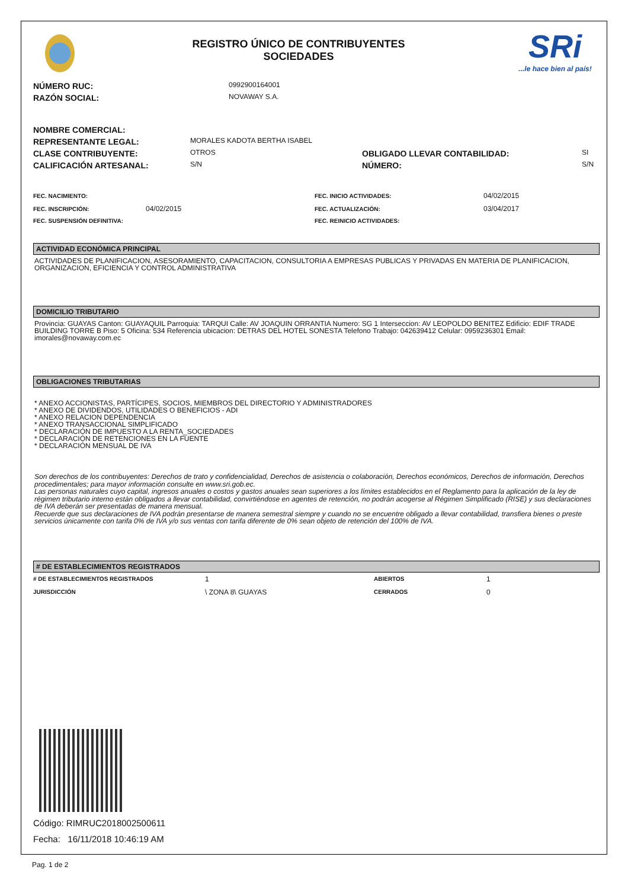REGISTRO ÚNICO DE CONTRIBUYENTES
SOCIEDADES
SRi
...le hace bien al país!
| NÚMERO RUC: | 0992900164001 |
| RAZÓN SOCIAL: | NOVAWAY S.A. |
| NOMBRE COMERCIAL: | | | |
| REPRESENTANTE LEGAL: | MORALES KADOTA BERTHA ISABEL | | |
| CLASE CONTRIBUYENTE: | OTROS | OBLIGADO LLEVAR CONTABILIDAD: | SI |
| CALIFICACIÓN ARTESANAL: | S/N | NÚMERO: | S/N |
| FEC. NACIMIENTO: | | FEC. INICIO ACTIVIDADES: | 04/02/2015 |
| FEC. INSCRIPCIÓN: | 04/02/2015 | FEC. ACTUALIZACIÓN: | 03/04/2017 |
| FEC. SUSPENSIÓN DEFINITIVA: | | FEC. REINICIO ACTIVIDADES: | |
ACTIVIDAD ECONÓMICA PRINCIPAL
ACTIVIDADES DE PLANIFICACION, ASESORAMIENTO, CAPACITACION, CONSULTORIA A EMPRESAS PUBLICAS Y PRIVADAS EN MATERIA DE PLANIFICACION, ORGANIZACION, EFICIENCIA Y CONTROL ADMINISTRATIVA
DOMICILIO TRIBUTARIO
Provincia: GUAYAS Canton: GUAYAQUIL Parroquia: TARQUI Calle: AV JOAQUIN ORRANTIA Numero: SG 1 Interseccion: AV LEOPOLDO BENITEZ Edificio: EDIF TRADE BUILDING TORRE B Piso: 5 Oficina: 534 Referencia ubicacion: DETRAS DEL HOTEL SONESTA Telefono Trabajo: 042639412 Celular: 0959236301 Email: imorales@novaway.com.ec
OBLIGACIONES TRIBUTARIAS
* ANEXO ACCIONISTAS, PARTÍCIPES, SOCIOS, MIEMBROS DEL DIRECTORIO Y ADMINISTRADORES
* ANEXO DE DIVIDENDOS, UTILIDADES O BENEFICIOS - ADI
* ANEXO RELACION DEPENDENCIA
* ANEXO TRANSACCIONAL SIMPLIFICADO
* DECLARACIÓN DE IMPUESTO A LA RENTA_SOCIEDADES
* DECLARACIÓN DE RETENCIONES EN LA FUENTE
* DECLARACIÓN MENSUAL DE IVA
Son derechos de los contribuyentes: Derechos de trato y confidencialidad, Derechos de asistencia o colaboración, Derechos económicos, Derechos de información, Derechos procedimentales; para mayor información consulte en www.sri.gob.ec.
Las personas naturales cuyo capital, ingresos anuales o costos y gastos anuales sean superiores a los límites establecidos en el Reglamento para la aplicación de la ley de régimen tributario interno están obligados a llevar contabilidad, convirtiéndose en agentes de retención, no podrán acogerse al Régimen Simplificado (RISE) y sus declaraciones de IVA deberán ser presentadas de manera mensual.
Recuerde que sus declaraciones de IVA podrán presentarse de manera semestral siempre y cuando no se encuentre obligado a llevar contabilidad, transfiera bienes o preste servicios únicamente con tarifa 0% de IVA y/o sus ventas con tarifa diferente de 0% sean objeto de retención del 100% de IVA.
# DE ESTABLECIMIENTOS REGISTRADOS
| # DE ESTABLECIMIENTOS REGISTRADOS | 1 | ABIERTOS | 1 |
| JURISDICCIÓN | \ ZONA 8\ GUAYAS | CERRADOS | 0 |
Código: RIMRUC2018002500611
Fecha: 16/11/2018 10:46:19 AM
Pag. 1 de 2